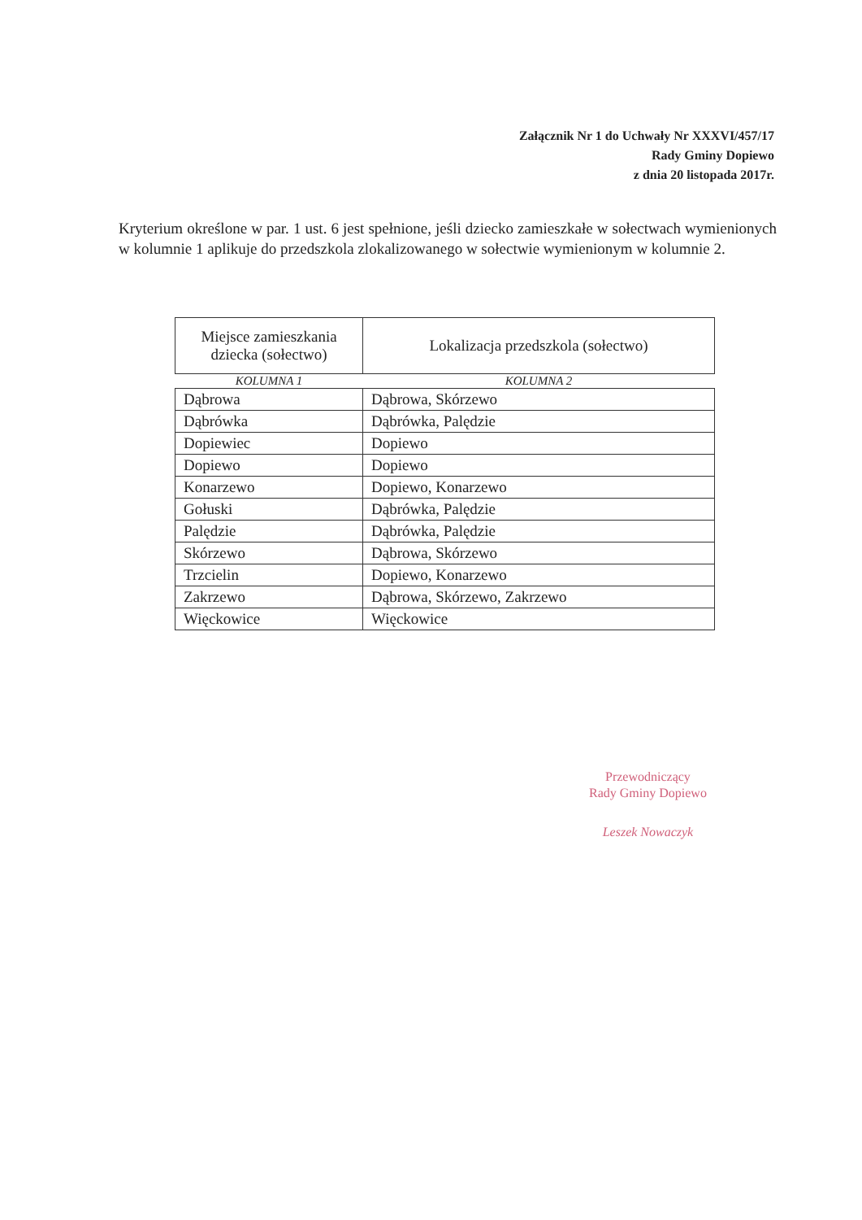Załącznik Nr 1 do Uchwały Nr XXXVI/457/17
Rady Gminy Dopiewo
z dnia 20 listopada 2017r.
Kryterium określone w par. 1 ust. 6 jest spełnione, jeśli dziecko zamieszkałe w sołectwach wymienionych w kolumnie 1 aplikuje do przedszkola zlokalizowanego w sołectwie wymienionym w kolumnie 2.
| Miejsce zamieszkania dziecka (sołectwo) | Lokalizacja przedszkola (sołectwo) |
| --- | --- |
| KOLUMNA 1 | KOLUMNA 2 |
| Dąbrowa | Dąbrowa, Skórzewo |
| Dąbrówka | Dąbrówka, Palędzie |
| Dopiewiec | Dopiewo |
| Dopiewo | Dopiewo |
| Konarzewo | Dopiewo, Konarzewo |
| Gołuski | Dąbrówka, Palędzie |
| Palędzie | Dąbrówka, Palędzie |
| Skórzewo | Dąbrowa, Skórzewo |
| Trzcielin | Dopiewo, Konarzewo |
| Zakrzewo | Dąbrowa, Skórzewo, Zakrzewo |
| Więckowice | Więckowice |
Przewodniczący
Rady Gminy Dopiewo
Leszek Nowaczyk